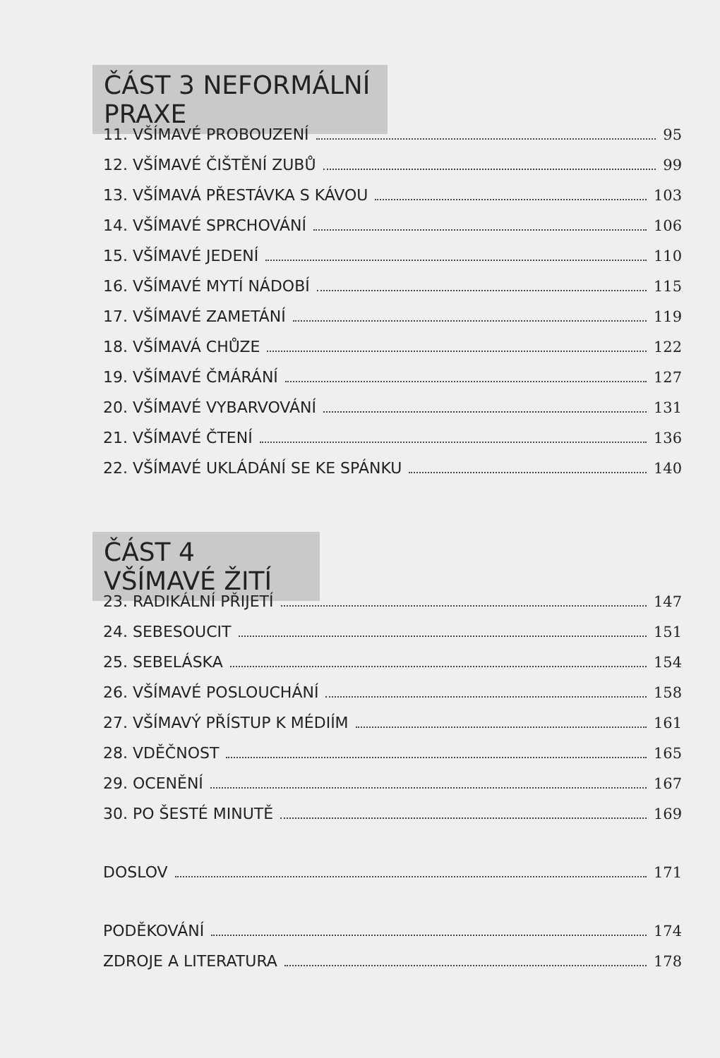ČÁST 3 NEFORMÁLNÍ PRAXE
11. VŠÍMAVÉ PROBOUZENÍ 95
12. VŠÍMAVÉ ČIŠTĚNÍ ZUBŮ 99
13. VŠÍMAVÁ PŘESTÁVKA S KÁVOU 103
14. VŠÍMAVÉ SPRCHOVÁNÍ 106
15. VŠÍMAVÉ JEDENÍ 110
16. VŠÍMAVÉ MYTÍ NÁDOBÍ 115
17. VŠÍMAVÉ ZAMETÁNÍ 119
18. VŠÍMAVÁ CHŮZE 122
19. VŠÍMAVÉ ČMÁRÁNÍ 127
20. VŠÍMAVÉ VYBARVOVÁNÍ 131
21. VŠÍMAVÉ ČTENÍ 136
22. VŠÍMAVÉ UKLÁDÁNÍ SE KE SPÁNKU 140
ČÁST 4 VŠÍMAVÉ ŽITÍ
23. RADIKÁLNÍ PŘIJETÍ 147
24. SEBESOUCIT 151
25. SEBELÁSKA 154
26. VŠÍMAVÉ POSLOUCHÁNÍ 158
27. VŠÍMAVÝ PŘÍSTUP K MÉDIÍM 161
28. VDĚČNOST 165
29. OCENĚNÍ 167
30. PO ŠESTÉ MINUTĚ 169
DOSLOV 171
PODĚKOVÁNÍ 174
ZDROJE A LITERATURA 178